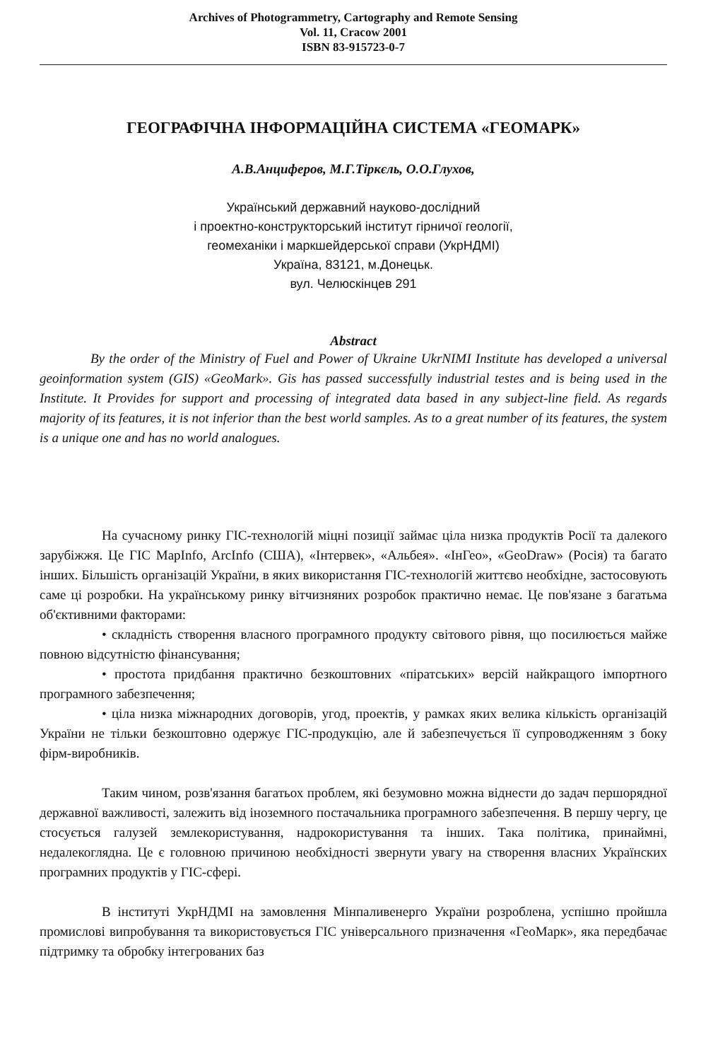Archives of Photogrammetry, Cartography and Remote Sensing
Vol. 11, Cracow 2001
ISBN 83-915723-0-7
ГЕОГРАФІЧНА ІНФОРМАЦІЙНА СИСТЕМА «ГЕОМАРК»
А.В.Анциферов, М.Г.Тіркєль, О.О.Глухов,
Український державний науково-дослідний
і проектно-конструкторський інститут гірничої геології,
геомеханіки і маркшейдерської справи (УкрНДМІ)
Україна, 83121, м.Донецьк.
вул. Челюскінцев 291
Abstract
By the order of the Ministry of Fuel and Power of Ukraine UkrNIMI Institute has developed a universal geoinformation system (GIS) «GeoMark». Gis has passed successfully industrial testes and is being used in the Institute. It Provides for support and processing of integrated data based in any subject-line field. As regards majority of its features, it is not inferior than the best world samples. As to a great number of its features, the system is a unique one and has no world analogues.
На сучасному ринку ГІС-технологій міцні позиції займає ціла низка продуктів Росії та далекого зарубіжжя. Це ГІС MapInfo, ArcInfo (США), «Інтервек», «Альбея». «ІнГео», «GeoDraw» (Росія) та багато інших. Більшість організацій України, в яких використання ГІС-технологій життєво необхідне, застосовують саме ці розробки. На українському ринку вітчизняних розробок практично немає. Це пов'язане з багатьма об'єктивними факторами:
• складність створення власного програмного продукту світового рівня, що посилюється майже повною відсутністю фінансування;
• простота придбання практично безкоштовних «піратських» версій найкращого імпортного програмного забезпечення;
• ціла низка міжнародних договорів, угод, проектів, у рамках яких велика кількість організацій України не тільки безкоштовно одержує ГІС-продукцію, але й забезпечується її супроводженням з боку фірм-виробників.
Таким чином, розв'язання багатьох проблем, які безумовно можна віднести до задач першорядної державної важливості, залежить від іноземного постачальника програмного забезпечення. В першу чергу, це стосується галузей землекористування, надрокористування та інших. Така політика, принаймні, недалекоглядна. Це є головною причиною необхідності звернути увагу на створення власних Українских програмних продуктів у ГІС-сфері.
В інституті УкрНДМІ на замовлення Мінпаливенерго України розроблена, успішно пройшла промислові випробування та використовується ГІС універсального призначення «ГеоМарк», яка передбачає підтримку та обробку інтегрованих баз